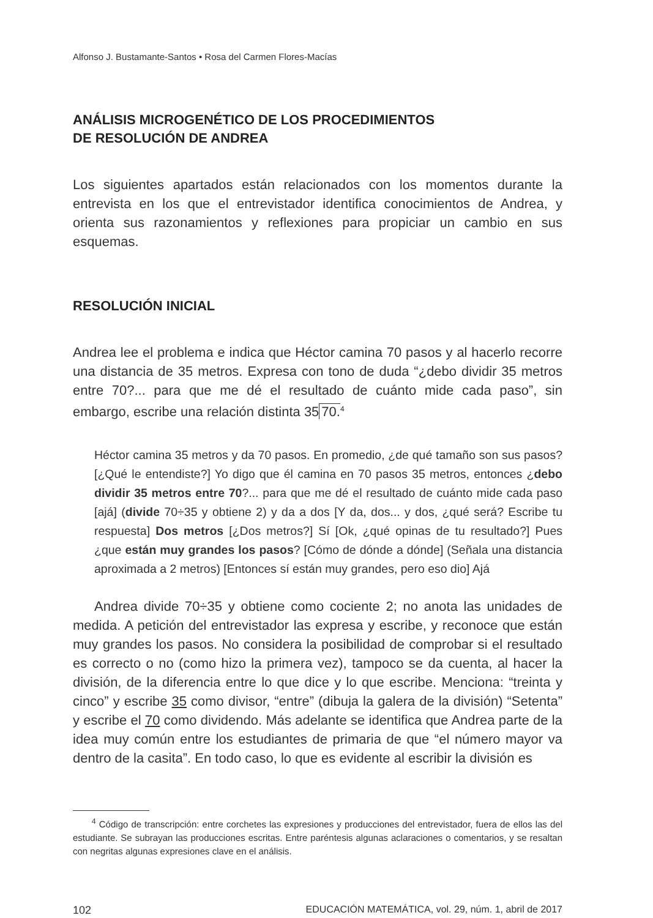Alfonso J. Bustamante-Santos • Rosa del Carmen Flores-Macías
ANÁLISIS MICROGENÉTICO DE LOS PROCEDIMIENTOS
DE RESOLUCIÓN DE ANDREA
Los siguientes apartados están relacionados con los momentos durante la entrevista en los que el entrevistador identifica conocimientos de Andrea, y orienta sus razonamientos y reflexiones para propiciar un cambio en sus esquemas.
RESOLUCIÓN INICIAL
Andrea lee el problema e indica que Héctor camina 70 pasos y al hacerlo recorre una distancia de 35 metros. Expresa con tono de duda “¿debo dividir 35 metros entre 70?... para que me dé el resultado de cuánto mide cada paso”, sin embargo, escribe una relación distinta 35 70.<sup>4</sup>
Héctor camina 35 metros y da 70 pasos. En promedio, ¿de qué tamaño son sus pasos? [¿Qué le entendiste?] Yo digo que él camina en 70 pasos 35 metros, entonces ¿debo dividir 35 metros entre 70?... para que me dé el resultado de cuánto mide cada paso [ajá] (divide 70÷35 y obtiene 2) y da a dos [Y da, dos... y dos, ¿qué será? Escribe tu respuesta] Dos metros [¿Dos metros?] Sí [Ok, ¿qué opinas de tu resultado?] Pues ¿que están muy grandes los pasos? [Cómo de dónde a dónde] (Señala una distancia aproximada a 2 metros) [Entonces sí están muy grandes, pero eso dio] Ajá
Andrea divide 70÷35 y obtiene como cociente 2; no anota las unidades de medida. A petición del entrevistador las expresa y escribe, y reconoce que están muy grandes los pasos. No considera la posibilidad de comprobar si el resultado es correcto o no (como hizo la primera vez), tampoco se da cuenta, al hacer la división, de la diferencia entre lo que dice y lo que escribe. Menciona: “treinta y cinco” y escribe 35 como divisor, “entre” (dibuja la galera de la división) “Setenta” y escribe el 70 como dividendo. Más adelante se identifica que Andrea parte de la idea muy común entre los estudiantes de primaria de que “el número mayor va dentro de la casita”. En todo caso, lo que es evidente al escribir la división es
<sup>4</sup> Código de transcripción: entre corchetes las expresiones y producciones del entrevistador, fuera de ellos las del estudiante. Se subrayan las producciones escritas. Entre paréntesis algunas aclaraciones o comentarios, y se resaltan con negritas algunas expresiones clave en el análisis.
102 EDUCACIÓN MATEMÁTICA, vol. 29, núm. 1, abril de 2017